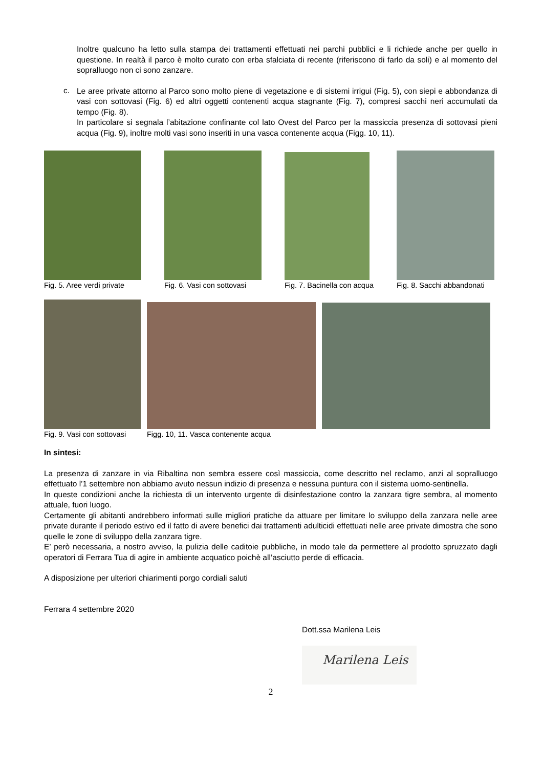Inoltre qualcuno ha letto sulla stampa dei trattamenti effettuati nei parchi pubblici e li richiede anche per quello in questione. In realtà il parco è molto curato con erba sfalciata di recente (riferiscono di farlo da soli) e al momento del sopralluogo non ci sono zanzare.
c.
Le aree private attorno al Parco sono molto piene di vegetazione e di sistemi irrigui (Fig. 5), con siepi e abbondanza di vasi con sottovasi (Fig. 6) ed altri oggetti contenenti acqua stagnante (Fig. 7), compresi sacchi neri accumulati da tempo (Fig. 8).
In particolare si segnala l’abitazione confinante col lato Ovest del Parco per la massiccia presenza di sottovasi pieni acqua (Fig. 9), inoltre molti vasi sono inseriti in una vasca contenente acqua (Figg. 10, 11).
Fig. 5. Aree verdi private Fig. 6. Vasi con sottovasi Fig. 7. Bacinella con acqua Fig. 8. Sacchi abbandonati
Fig. 9. Vasi con sottovasi Figg. 10, 11. Vasca contenente acqua
In sintesi:
La presenza di zanzare in via Ribaltina non sembra essere così massiccia, come descritto nel reclamo, anzi al sopralluogo effettuato l’1 settembre non abbiamo avuto nessun indizio di presenza e nessuna puntura con il sistema uomo-sentinella.
In queste condizioni anche la richiesta di un intervento urgente di disinfestazione contro la zanzara tigre sembra, al momento attuale, fuori luogo.
Certamente gli abitanti andrebbero informati sulle migliori pratiche da attuare per limitare lo sviluppo della zanzara nelle aree private durante il periodo estivo ed il fatto di avere benefici dai trattamenti adulticidi effettuati nelle aree private dimostra che sono quelle le zone di sviluppo della zanzara tigre.
E’ però necessaria, a nostro avviso, la pulizia delle caditoie pubbliche, in modo tale da permettere al prodotto spruzzato dagli operatori di Ferrara Tua di agire in ambiente acquatico poichè all’asciutto perde di efficacia.
A disposizione per ulteriori chiarimenti porgo cordiali saluti
Ferrara 4 settembre 2020
Dott.ssa Marilena Leis
Marilena Leis
2